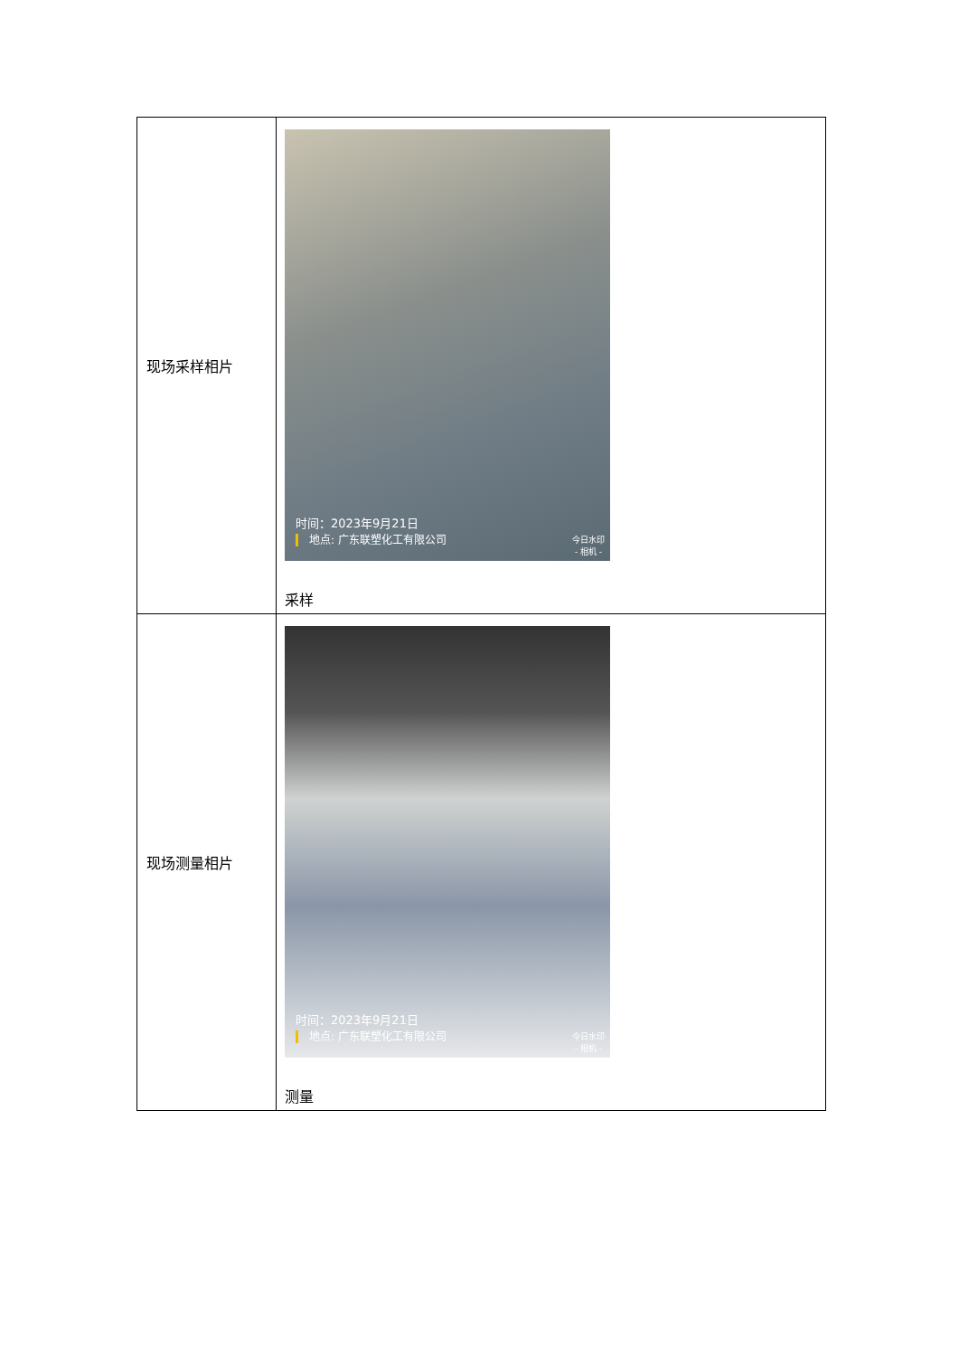| 现场采样相片 | 时间：2023年9月21日 地点: 广东联塑化工有限公司 今日水印 - 相机 - 采样 |
| 现场测量相片 | 时间：2023年9月21日 地点: 广东联塑化工有限公司 今日水印 - 相机 - 测量 |